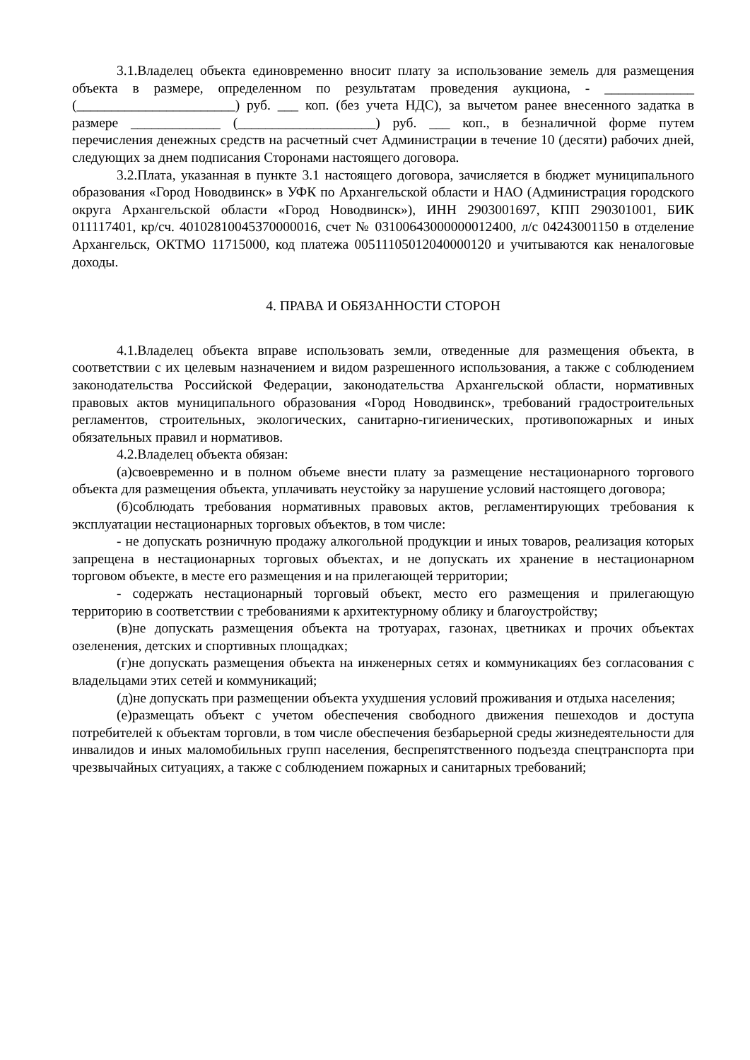3.1.Владелец объекта единовременно вносит плату за использование земель для размещения объекта в размере, определенном по результатам проведения аукциона, - _____________ (_______________________) руб. ___ коп. (без учета НДС), за вычетом ранее внесенного задатка в размере _____________ (____________________) руб. ___ коп., в безналичной форме путем перечисления денежных средств на расчетный счет Администрации в течение 10 (десяти) рабочих дней, следующих за днем подписания Сторонами настоящего договора.
3.2.Плата, указанная в пункте 3.1 настоящего договора, зачисляется в бюджет муниципального образования «Город Новодвинск» в УФК по Архангельской области и НАО (Администрация городского округа Архангельской области «Город Новодвинск»), ИНН 2903001697, КПП 290301001, БИК 011117401, кр/сч. 40102810045370000016, счет № 03100643000000012400, л/с 04243001150 в отделение Архангельск, ОКТМО 11715000, код платежа 00511105012040000120 и учитываются как неналоговые доходы.
4. ПРАВА И ОБЯЗАННОСТИ СТОРОН
4.1.Владелец объекта вправе использовать земли, отведенные для размещения объекта, в соответствии с их целевым назначением и видом разрешенного использования, а также с соблюдением законодательства Российской Федерации, законодательства Архангельской области, нормативных правовых актов муниципального образования «Город Новодвинск», требований градостроительных регламентов, строительных, экологических, санитарно-гигиенических, противопожарных и иных обязательных правил и нормативов.
4.2.Владелец объекта обязан:
(а)своевременно и в полном объеме внести плату за размещение нестационарного торгового объекта для размещения объекта, уплачивать неустойку за нарушение условий настоящего договора;
(б)соблюдать требования нормативных правовых актов, регламентирующих требования к эксплуатации нестационарных торговых объектов, в том числе:
- не допускать розничную продажу алкогольной продукции и иных товаров, реализация которых запрещена в нестационарных торговых объектах, и не допускать их хранение в нестационарном торговом объекте, в месте его размещения и на прилегающей территории;
- содержать нестационарный торговый объект, место его размещения и прилегающую территорию в соответствии с требованиями к архитектурному облику и благоустройству;
(в)не допускать размещения объекта на тротуарах, газонах, цветниках и прочих объектах озеленения, детских и спортивных площадках;
(г)не допускать размещения объекта на инженерных сетях и коммуникациях без согласования с владельцами этих сетей и коммуникаций;
(д)не допускать при размещении объекта ухудшения условий проживания и отдыха населения;
(е)размещать объект с учетом обеспечения свободного движения пешеходов и доступа потребителей к объектам торговли, в том числе обеспечения безбарьерной среды жизнедеятельности для инвалидов и иных маломобильных групп населения, беспрепятственного подъезда спецтранспорта при чрезвычайных ситуациях, а также с соблюдением пожарных и санитарных требований;